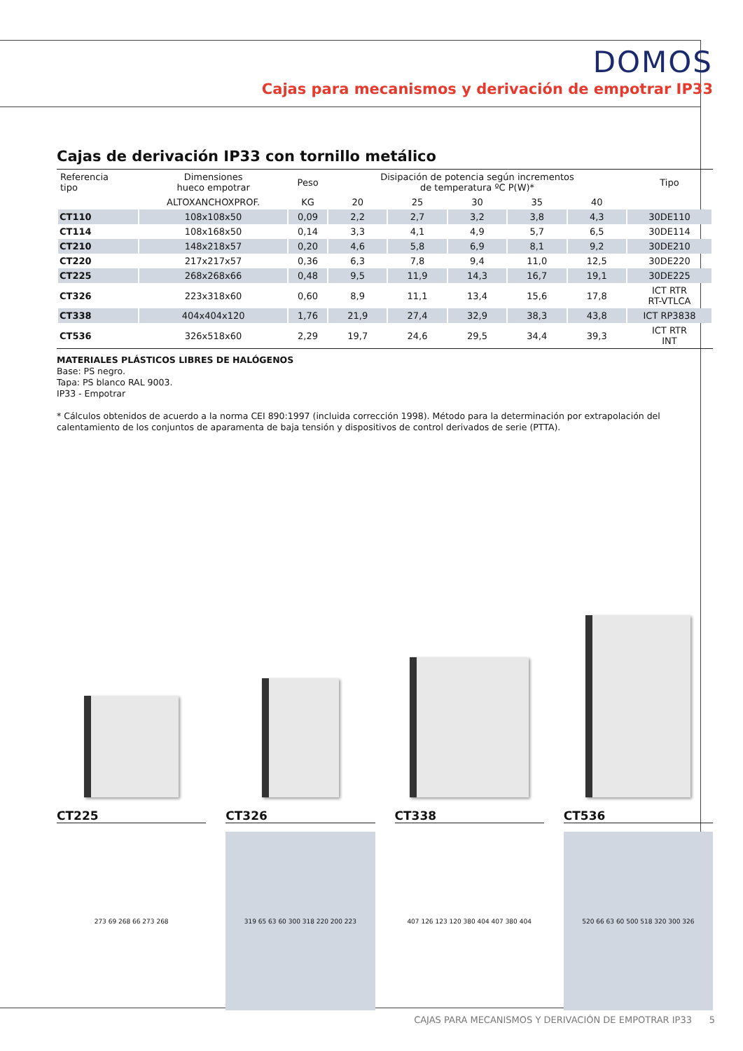DOMOS
Cajas para mecanismos y derivación de empotrar IP33
Cajas de derivación IP33 con tornillo metálico
| Referencia tipo | Dimensiones hueco empotrar | Peso | Disipación de potencia según incrementos de temperatura ºC P(W)* | | | | | Tipo |
| --- | --- | --- | --- | --- | --- | --- | --- | --- |
| | ALTOXANCHOXPROF. | KG | 20 | 25 | 30 | 35 | 40 | |
| CT110 | 108x108x50 | 0,09 | 2,2 | 2,7 | 3,2 | 3,8 | 4,3 | 30DE110 |
| CT114 | 108x168x50 | 0,14 | 3,3 | 4,1 | 4,9 | 5,7 | 6,5 | 30DE114 |
| CT210 | 148x218x57 | 0,20 | 4,6 | 5,8 | 6,9 | 8,1 | 9,2 | 30DE210 |
| CT220 | 217x217x57 | 0,36 | 6,3 | 7,8 | 9,4 | 11,0 | 12,5 | 30DE220 |
| CT225 | 268x268x66 | 0,48 | 9,5 | 11,9 | 14,3 | 16,7 | 19,1 | 30DE225 |
| CT326 | 223x318x60 | 0,60 | 8,9 | 11,1 | 13,4 | 15,6 | 17,8 | ICT RTR RT-VTLCA |
| CT338 | 404x404x120 | 1,76 | 21,9 | 27,4 | 32,9 | 38,3 | 43,8 | ICT RP3838 |
| CT536 | 326x518x60 | 2,29 | 19,7 | 24,6 | 29,5 | 34,4 | 39,3 | ICT RTR INT |
MATERIALES PLÁSTICOS LIBRES DE HALÓGENOS
Base: PS negro.
Tapa: PS blanco RAL 9003.
IP33 - Empotrar
* Cálculos obtenidos de acuerdo a la norma CEI 890:1997 (incluida corrección 1998). Método para la determinación por extrapolación del calentamiento de los conjuntos de aparamenta de baja tensión y dispositivos de control derivados de serie (PTTA).
CT225
273 69 268 66 273 268
CT326
319 65 63 60 300 318 220 200 223
CT338
407 126 123 120 380 404 407 380 404
CT536
520 66 63 60 500 518 320 300 326
CAJAS PARA MECANISMOS Y DERIVACIÓN DE EMPOTRAR IP33 5